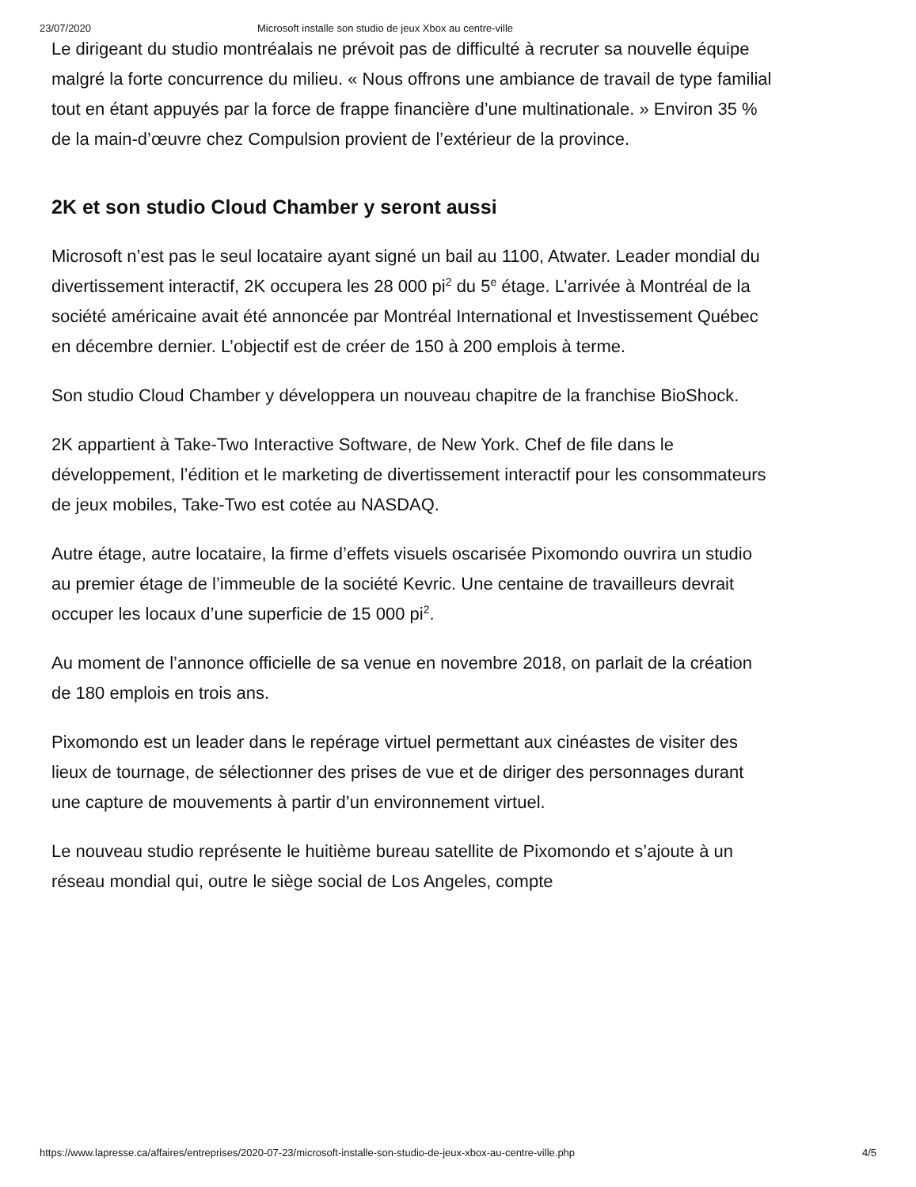23/07/2020 Microsoft installe son studio de jeux Xbox au centre-ville
Le dirigeant du studio montréalais ne prévoit pas de difficulté à recruter sa nouvelle équipe malgré la forte concurrence du milieu. « Nous offrons une ambiance de travail de type familial tout en étant appuyés par la force de frappe financière d’une multinationale. » Environ 35 % de la main-d’œuvre chez Compulsion provient de l’extérieur de la province.
2K et son studio Cloud Chamber y seront aussi
Microsoft n’est pas le seul locataire ayant signé un bail au 1100, Atwater. Leader mondial du divertissement interactif, 2K occupera les 28 000 pi<sup>2</sup> du 5<sup>e</sup> étage. L’arrivée à Montréal de la société américaine avait été annoncée par Montréal International et Investissement Québec en décembre dernier. L’objectif est de créer de 150 à 200 emplois à terme.
Son studio Cloud Chamber y développera un nouveau chapitre de la franchise BioShock.
2K appartient à Take-Two Interactive Software, de New York. Chef de file dans le développement, l’édition et le marketing de divertissement interactif pour les consommateurs de jeux mobiles, Take-Two est cotée au NASDAQ.
Autre étage, autre locataire, la firme d’effets visuels oscarisée Pixomondo ouvrira un studio au premier étage de l’immeuble de la société Kevric. Une centaine de travailleurs devrait occuper les locaux d’une superficie de 15 000 pi<sup>2</sup>.
Au moment de l’annonce officielle de sa venue en novembre 2018, on parlait de la création de 180 emplois en trois ans.
Pixomondo est un leader dans le repérage virtuel permettant aux cinéastes de visiter des lieux de tournage, de sélectionner des prises de vue et de diriger des personnages durant une capture de mouvements à partir d’un environnement virtuel.
Le nouveau studio représente le huitième bureau satellite de Pixomondo et s’ajoute à un réseau mondial qui, outre le siège social de Los Angeles, compte
https://www.lapresse.ca/affaires/entreprises/2020-07-23/microsoft-installe-son-studio-de-jeux-xbox-au-centre-ville.php 4/5